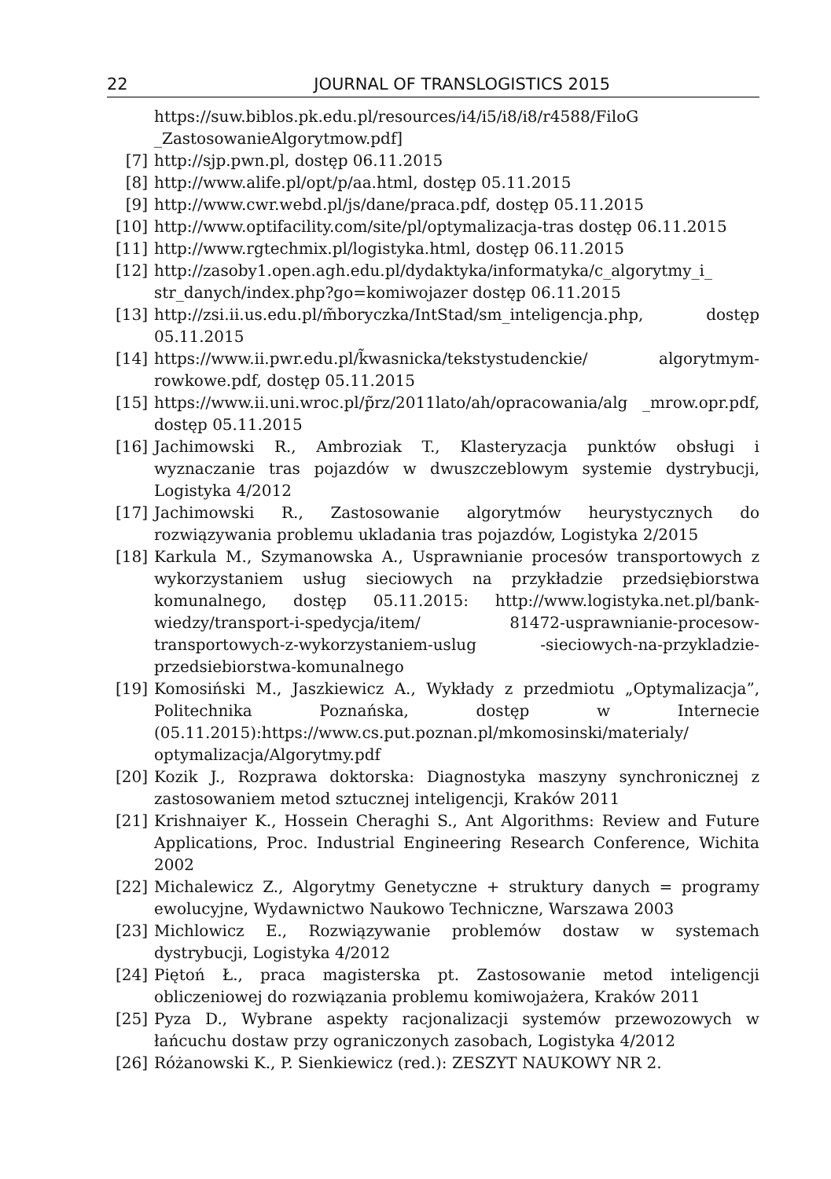22 JOURNAL OF TRANSLOGISTICS 2015
https://suw.biblos.pk.edu.pl/resources/i4/i5/i8/i8/r4588/FiloG _ZastosowanieAlgorytmow.pdf]
[7] http://sjp.pwn.pl, dostęp 06.11.2015
[8] http://www.alife.pl/opt/p/aa.html, dostęp 05.11.2015
[9] http://www.cwr.webd.pl/js/dane/praca.pdf, dostęp 05.11.2015
[10] http://www.optifacility.com/site/pl/optymalizacja-tras dostęp 06.11.2015
[11] http://www.rgtechmix.pl/logistyka.html, dostęp 06.11.2015
[12] http://zasoby1.open.agh.edu.pl/dydaktyka/informatyka/c_algorytmy_i_ str_danych/index.php?go=komiwojazer dostęp 06.11.2015
[13] http://zsi.ii.us.edu.pl/m̃boryczka/IntStad/sm_inteligencja.php, dostęp 05.11.2015
[14] https://www.ii.pwr.edu.pl/k̃wasnicka/tekstystudenckie/ algorytmym-rowkowe.pdf, dostęp 05.11.2015
[15] https://www.ii.uni.wroc.pl/p̃rz/2011lato/ah/opracowania/alg _mrow.opr.pdf, dostęp 05.11.2015
[16] Jachimowski R., Ambroziak T., Klasteryzacja punktów obsługi i wyznaczanie tras pojazdów w dwuszczeblowym systemie dystrybucji, Logistyka 4/2012
[17] Jachimowski R., Zastosowanie algorytmów heurystycznych do rozwiązywania problemu ukladania tras pojazdów, Logistyka 2/2015
[18] Karkula M., Szymanowska A., Usprawnianie procesów transportowych z wykorzystaniem usług sieciowych na przykładzie przedsiębiorstwa komunalnego, dostęp 05.11.2015: http://www.logistyka.net.pl/bank-wiedzy/transport-i-spedycja/item/ 81472-usprawnianie-procesow-transportowych-z-wykorzystaniem-uslug -sieciowych-na-przykladzie-przedsiebiorstwa-komunalnego
[19] Komosiński M., Jaszkiewicz A., Wykłady z przedmiotu „Optymalizacja”, Politechnika Poznańska, dostęp w Internecie (05.11.2015):https://www.cs.put.poznan.pl/mkomosinski/materialy/ optymalizacja/Algorytmy.pdf
[20] Kozik J., Rozprawa doktorska: Diagnostyka maszyny synchronicznej z zastosowaniem metod sztucznej inteligencji, Kraków 2011
[21] Krishnaiyer K., Hossein Cheraghi S., Ant Algorithms: Review and Future Applications, Proc. Industrial Engineering Research Conference, Wichita 2002
[22] Michalewicz Z., Algorytmy Genetyczne + struktury danych = programy ewolucyjne, Wydawnictwo Naukowo Techniczne, Warszawa 2003
[23] Michlowicz E., Rozwiązywanie problemów dostaw w systemach dystrybucji, Logistyka 4/2012
[24] Piętoń Ł., praca magisterska pt. Zastosowanie metod inteligencji obliczeniowej do rozwiązania problemu komiwojażera, Kraków 2011
[25] Pyza D., Wybrane aspekty racjonalizacji systemów przewozowych w łańcuchu dostaw przy ograniczonych zasobach, Logistyka 4/2012
[26] Różanowski K., P. Sienkiewicz (red.): ZESZYT NAUKOWY NR 2.